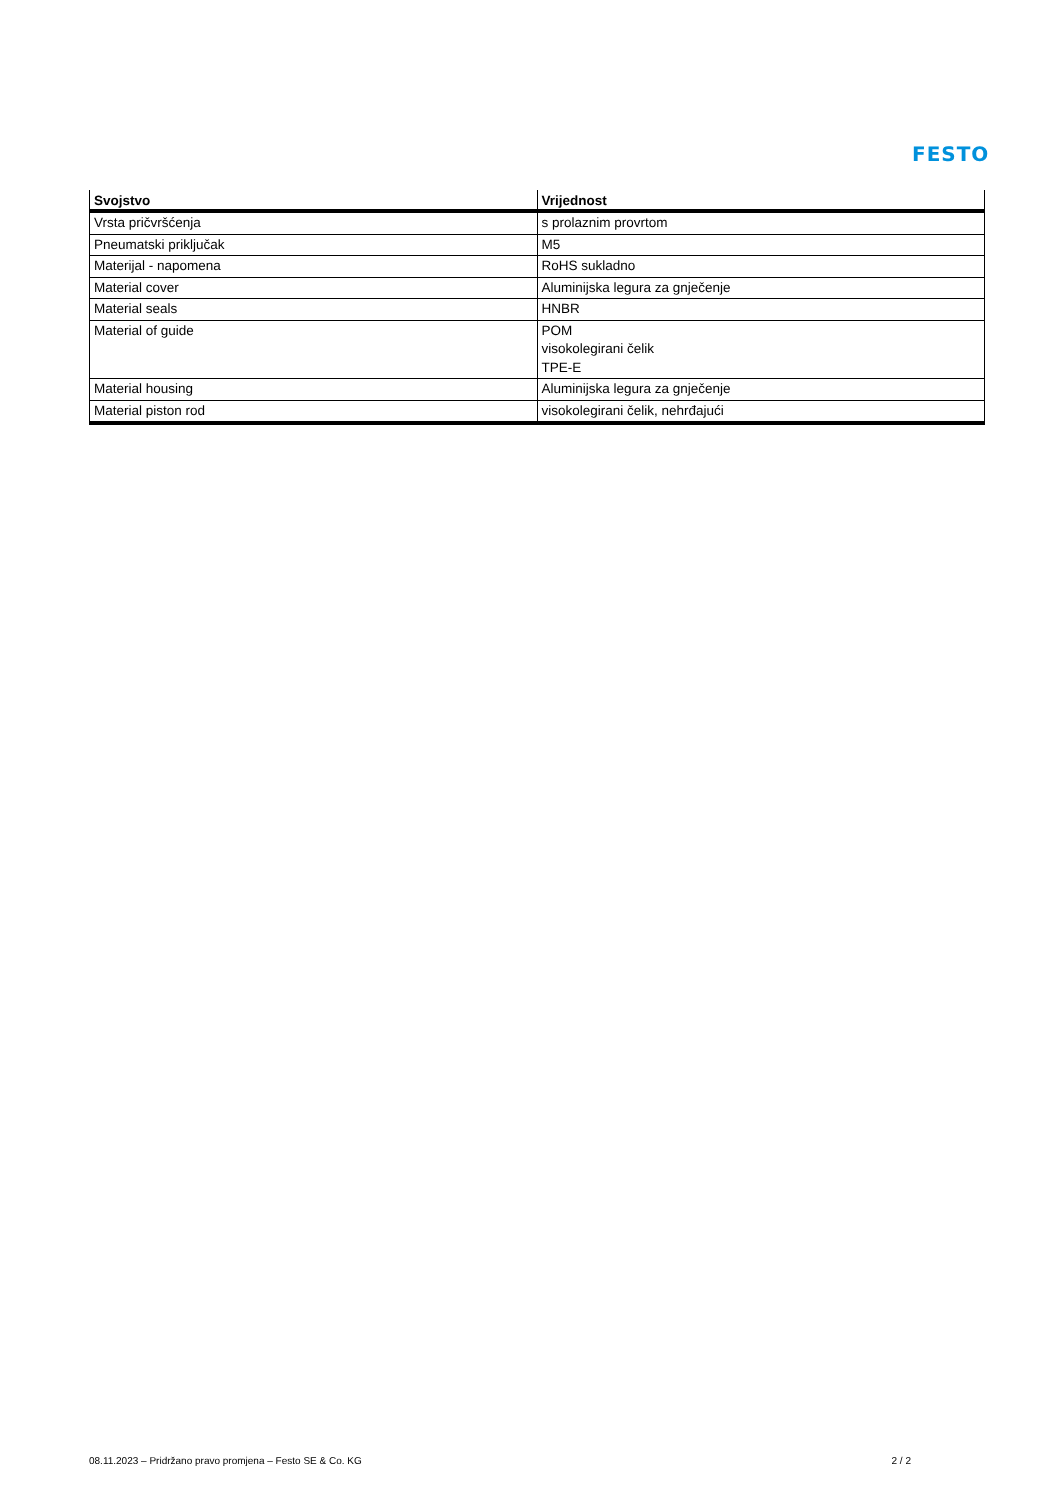FESTO
| Svojstvo | Vrijednost |
| --- | --- |
| Vrsta pričvršćenja | s prolaznim provrtom |
| Pneumatski priključak | M5 |
| Materijal - napomena | RoHS sukladno |
| Material cover | Aluminijska legura za gnječenje |
| Material seals | HNBR |
| Material of guide | POM visokolegirani čelik TPE-E |
| Material housing | Aluminijska legura za gnječenje |
| Material piston rod | visokolegirani čelik, nehrđajući |
08.11.2023 – Pridržano pravo promjena – Festo SE & Co. KG 2 / 2